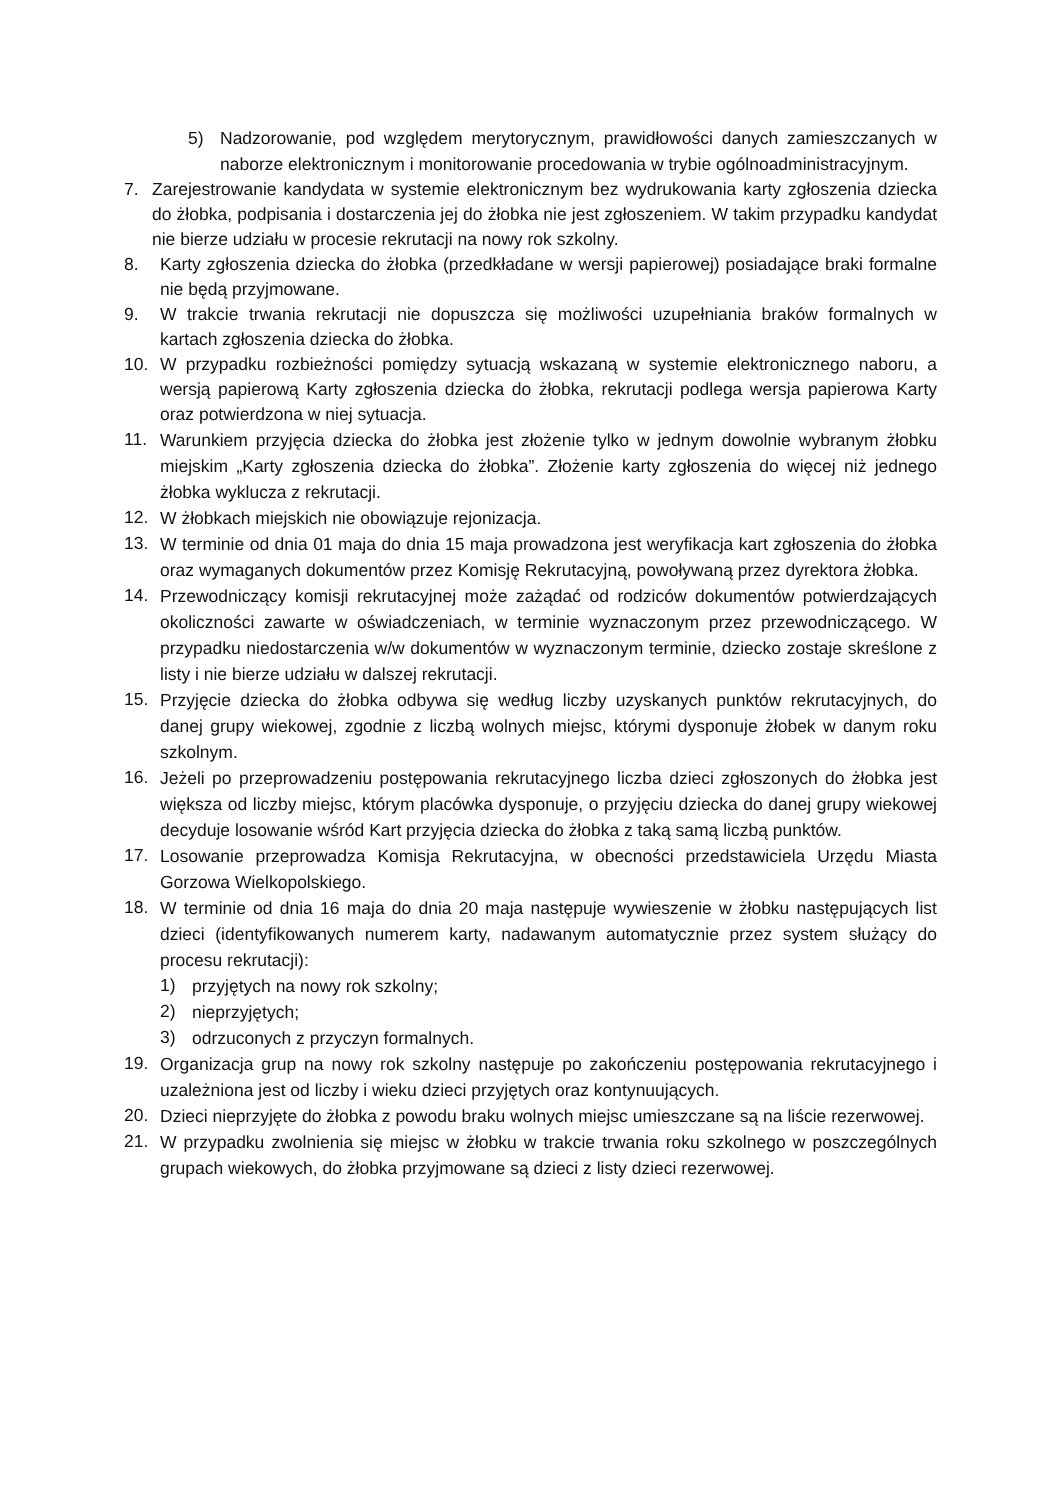5) Nadzorowanie, pod względem merytorycznym, prawidłowości danych zamieszczanych w naborze elektronicznym i monitorowanie procedowania w trybie ogólnoadministracyjnym.
7. Zarejestrowanie kandydata w systemie elektronicznym bez wydrukowania karty zgłoszenia dziecka do żłobka, podpisania i dostarczenia jej do żłobka nie jest zgłoszeniem. W takim przypadku kandydat nie bierze udziału w procesie rekrutacji na nowy rok szkolny.
8. Karty zgłoszenia dziecka do żłobka (przedkładane w wersji papierowej) posiadające braki formalne nie będą przyjmowane.
9. W trakcie trwania rekrutacji nie dopuszcza się możliwości uzupełniania braków formalnych w kartach zgłoszenia dziecka do żłobka.
10. W przypadku rozbieżności pomiędzy sytuacją wskazaną w systemie elektronicznego naboru, a wersją papierową Karty zgłoszenia dziecka do żłobka, rekrutacji podlega wersja papierowa Karty oraz potwierdzona w niej sytuacja.
11.
Warunkiem przyjęcia dziecka do żłobka jest złożenie tylko w jednym dowolnie wybranym żłobku miejskim „Karty zgłoszenia dziecka do żłobka”. Złożenie karty zgłoszenia do więcej niż jednego żłobka wyklucza z rekrutacji.
12.
W żłobkach miejskich nie obowiązuje rejonizacja.
13.
W terminie od dnia 01 maja do dnia 15 maja prowadzona jest weryfikacja kart zgłoszenia do żłobka oraz wymaganych dokumentów przez Komisję Rekrutacyjną, powoływaną przez dyrektora żłobka.
14.
Przewodniczący komisji rekrutacyjnej może zażądać od rodziców dokumentów potwierdzających okoliczności zawarte w oświadczeniach, w terminie wyznaczonym przez przewodniczącego. W przypadku niedostarczenia w/w dokumentów w wyznaczonym terminie, dziecko zostaje skreślone z listy i nie bierze udziału w dalszej rekrutacji.
15.
Przyjęcie dziecka do żłobka odbywa się według liczby uzyskanych punktów rekrutacyjnych, do danej grupy wiekowej, zgodnie z liczbą wolnych miejsc, którymi dysponuje żłobek w danym roku szkolnym.
16.
Jeżeli po przeprowadzeniu postępowania rekrutacyjnego liczba dzieci zgłoszonych do żłobka jest większa od liczby miejsc, którym placówka dysponuje, o przyjęciu dziecka do danej grupy wiekowej decyduje losowanie wśród Kart przyjęcia dziecka do żłobka z taką samą liczbą punktów.
17.
Losowanie przeprowadza Komisja Rekrutacyjna, w obecności przedstawiciela Urzędu Miasta Gorzowa Wielkopolskiego.
18.
W terminie od dnia 16 maja do dnia 20 maja następuje wywieszenie w żłobku następujących list dzieci (identyfikowanych numerem karty, nadawanym automatycznie przez system służący do procesu rekrutacji):
1)
przyjętych na nowy rok szkolny;
2)
nieprzyjętych;
3)
odrzuconych z przyczyn formalnych.
19.
Organizacja grup na nowy rok szkolny następuje po zakończeniu postępowania rekrutacyjnego i uzależniona jest od liczby i wieku dzieci przyjętych oraz kontynuujących.
20.
Dzieci nieprzyjęte do żłobka z powodu braku wolnych miejsc umieszczane są na liście rezerwowej.
21.
W przypadku zwolnienia się miejsc w żłobku w trakcie trwania roku szkolnego w poszczególnych grupach wiekowych, do żłobka przyjmowane są dzieci z listy dzieci rezerwowej.